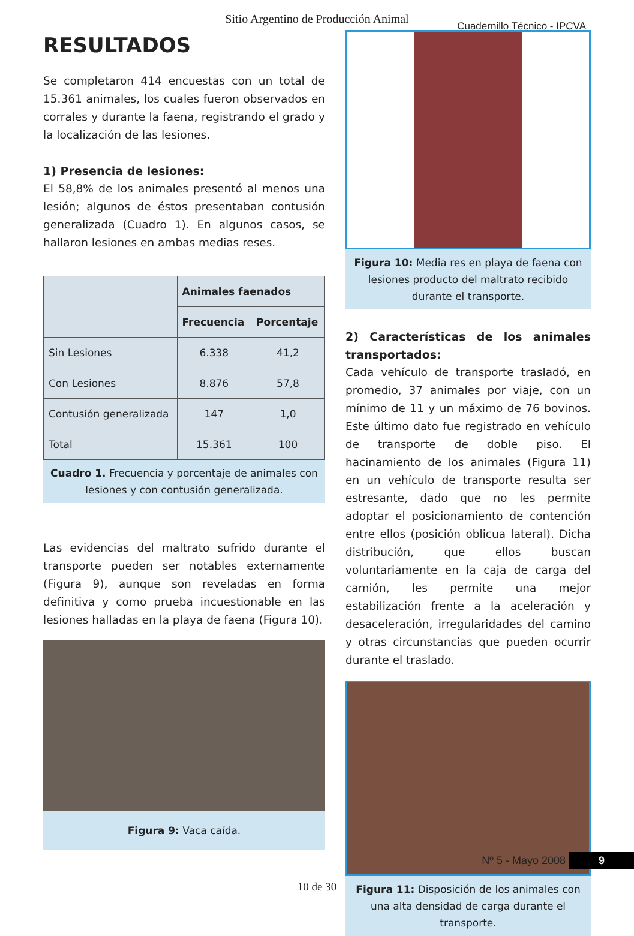Sitio Argentino de Producción Animal
Cuadernillo Técnico - IPCVA
RESULTADOS
Se completaron 414 encuestas con un total de 15.361 animales, los cuales fueron observados en corrales y durante la faena, registrando el grado y la localización de las lesiones.
1) Presencia de lesiones:
El 58,8% de los animales presentó al menos una lesión; algunos de éstos presentaban contusión generalizada (Cuadro 1). En algunos casos, se hallaron lesiones en ambas medias reses.
| | Animales faenados | |
| --- | --- | --- |
| | Frecuencia | Porcentaje |
| Sin Lesiones | 6.338 | 41,2 |
| Con Lesiones | 8.876 | 57,8 |
| Contusión generalizada | 147 | 1,0 |
| Total | 15.361 | 100 |
Cuadro 1. Frecuencia y porcentaje de animales con lesiones y con contusión generalizada.
Las evidencias del maltrato sufrido durante el transporte pueden ser notables externamente (Figura 9), aunque son reveladas en forma definitiva y como prueba incuestionable en las lesiones halladas en la playa de faena (Figura 10).
Figura 9: Vaca caída.
Figura 10: Media res en playa de faena con lesiones producto del maltrato recibido durante el transporte.
2) Características de los animales transportados:
Cada vehículo de transporte trasladó, en promedio, 37 animales por viaje, con un mínimo de 11 y un máximo de 76 bovinos. Este último dato fue registrado en vehículo de transporte de doble piso. El hacinamiento de los animales (Figura 11) en un vehículo de transporte resulta ser estresante, dado que no les permite adoptar el posicionamiento de contención entre ellos (posición oblicua lateral). Dicha distribución, que ellos buscan voluntariamente en la caja de carga del camión, les permite una mejor estabilización frente a la aceleración y desaceleración, irregularidades del camino y otras circunstancias que pueden ocurrir durante el traslado.
Figura 11: Disposición de los animales con una alta densidad de carga durante el transporte.
Nº 5 - Mayo 2008 9
10 de 30